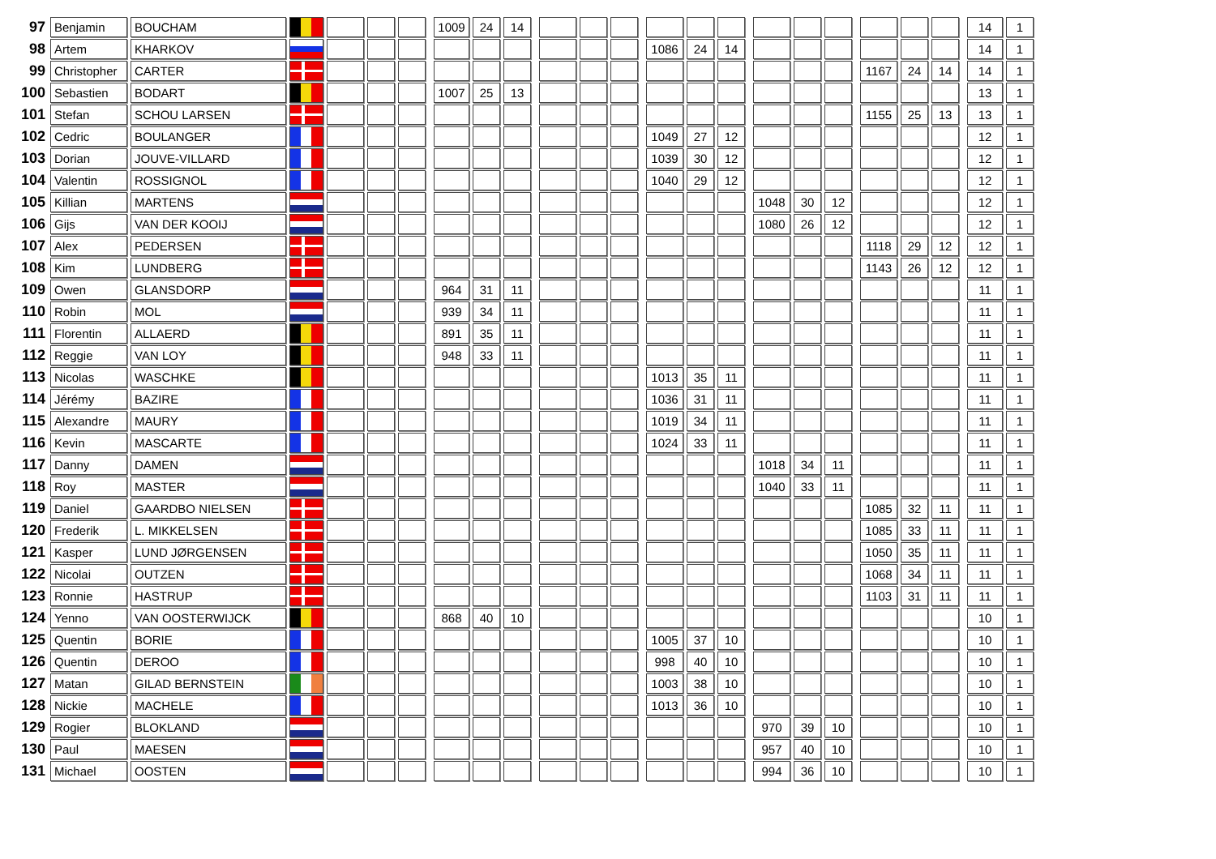| 97 | Benjamin | BOUCHAM | | | | | | 1009 | 24 | 14 | | | | | | | | | | | | | | | | | | 14 | 1 |
| 98 | Artem | KHARKOV | | | | | | | | | | | | | | 1086 | 24 | 14 | | | | | | | | | | 14 | 1 |
| 99 | Christopher | CARTER | | | | | | | | | | | | | | | | | | | | | | 1167 | 24 | 14 | | 14 | 1 |
| 100 | Sebastien | BODART | | | | | | 1007 | 25 | 13 | | | | | | | | | | | | | | | | | | 13 | 1 |
| 101 | Stefan | SCHOU LARSEN | | | | | | | | | | | | | | | | | | | | | | 1155 | 25 | 13 | | 13 | 1 |
| 102 | Cedric | BOULANGER | | | | | | | | | | | | | | 1049 | 27 | 12 | | | | | | | | | | 12 | 1 |
| 103 | Dorian | JOUVE-VILLARD | | | | | | | | | | | | | | 1039 | 30 | 12 | | | | | | | | | | 12 | 1 |
| 104 | Valentin | ROSSIGNOL | | | | | | | | | | | | | | 1040 | 29 | 12 | | | | | | | | | | 12 | 1 |
| 105 | Killian | MARTENS | | | | | | | | | | | | | | | | | | 1048 | 30 | 12 | | | | | | 12 | 1 |
| 106 | Gijs | VAN DER KOOIJ | | | | | | | | | | | | | | | | | | 1080 | 26 | 12 | | | | | | 12 | 1 |
| 107 | Alex | PEDERSEN | | | | | | | | | | | | | | | | | | | | | | 1118 | 29 | 12 | | 12 | 1 |
| 108 | Kim | LUNDBERG | | | | | | | | | | | | | | | | | | | | | | 1143 | 26 | 12 | | 12 | 1 |
| 109 | Owen | GLANSDORP | | | | | | 964 | 31 | 11 | | | | | | | | | | | | | | | | | | 11 | 1 |
| 110 | Robin | MOL | | | | | | 939 | 34 | 11 | | | | | | | | | | | | | | | | | | 11 | 1 |
| 111 | Florentin | ALLAERD | | | | | | 891 | 35 | 11 | | | | | | | | | | | | | | | | | | 11 | 1 |
| 112 | Reggie | VAN LOY | | | | | | 948 | 33 | 11 | | | | | | | | | | | | | | | | | | 11 | 1 |
| 113 | Nicolas | WASCHKE | | | | | | | | | | | | | | 1013 | 35 | 11 | | | | | | | | | | 11 | 1 |
| 114 | Jérémy | BAZIRE | | | | | | | | | | | | | | 1036 | 31 | 11 | | | | | | | | | | 11 | 1 |
| 115 | Alexandre | MAURY | | | | | | | | | | | | | | 1019 | 34 | 11 | | | | | | | | | | 11 | 1 |
| 116 | Kevin | MASCARTE | | | | | | | | | | | | | | 1024 | 33 | 11 | | | | | | | | | | 11 | 1 |
| 117 | Danny | DAMEN | | | | | | | | | | | | | | | | | | 1018 | 34 | 11 | | | | | | 11 | 1 |
| 118 | Roy | MASTER | | | | | | | | | | | | | | | | | | 1040 | 33 | 11 | | | | | | 11 | 1 |
| 119 | Daniel | GAARDBO NIELSEN | | | | | | | | | | | | | | | | | | | | | | 1085 | 32 | 11 | | 11 | 1 |
| 120 | Frederik | L. MIKKELSEN | | | | | | | | | | | | | | | | | | | | | | 1085 | 33 | 11 | | 11 | 1 |
| 121 | Kasper | LUND JØRGENSEN | | | | | | | | | | | | | | | | | | | | | | 1050 | 35 | 11 | | 11 | 1 |
| 122 | Nicolai | OUTZEN | | | | | | | | | | | | | | | | | | | | | | 1068 | 34 | 11 | | 11 | 1 |
| 123 | Ronnie | HASTRUP | | | | | | | | | | | | | | | | | | | | | | 1103 | 31 | 11 | | 11 | 1 |
| 124 | Yenno | VAN OOSTERWIJCK | | | | | | 868 | 40 | 10 | | | | | | | | | | | | | | | | | | 10 | 1 |
| 125 | Quentin | BORIE | | | | | | | | | | | | | | 1005 | 37 | 10 | | | | | | | | | | 10 | 1 |
| 126 | Quentin | DEROO | | | | | | | | | | | | | | 998 | 40 | 10 | | | | | | | | | | 10 | 1 |
| 127 | Matan | GILAD BERNSTEIN | | | | | | | | | | | | | | 1003 | 38 | 10 | | | | | | | | | | 10 | 1 |
| 128 | Nickie | MACHELE | | | | | | | | | | | | | | 1013 | 36 | 10 | | | | | | | | | | 10 | 1 |
| 129 | Rogier | BLOKLAND | | | | | | | | | | | | | | | | | | 970 | 39 | 10 | | | | | | 10 | 1 |
| 130 | Paul | MAESEN | | | | | | | | | | | | | | | | | | 957 | 40 | 10 | | | | | | 10 | 1 |
| 131 | Michael | OOSTEN | | | | | | | | | | | | | | | | | | 994 | 36 | 10 | | | | | | 10 | 1 |